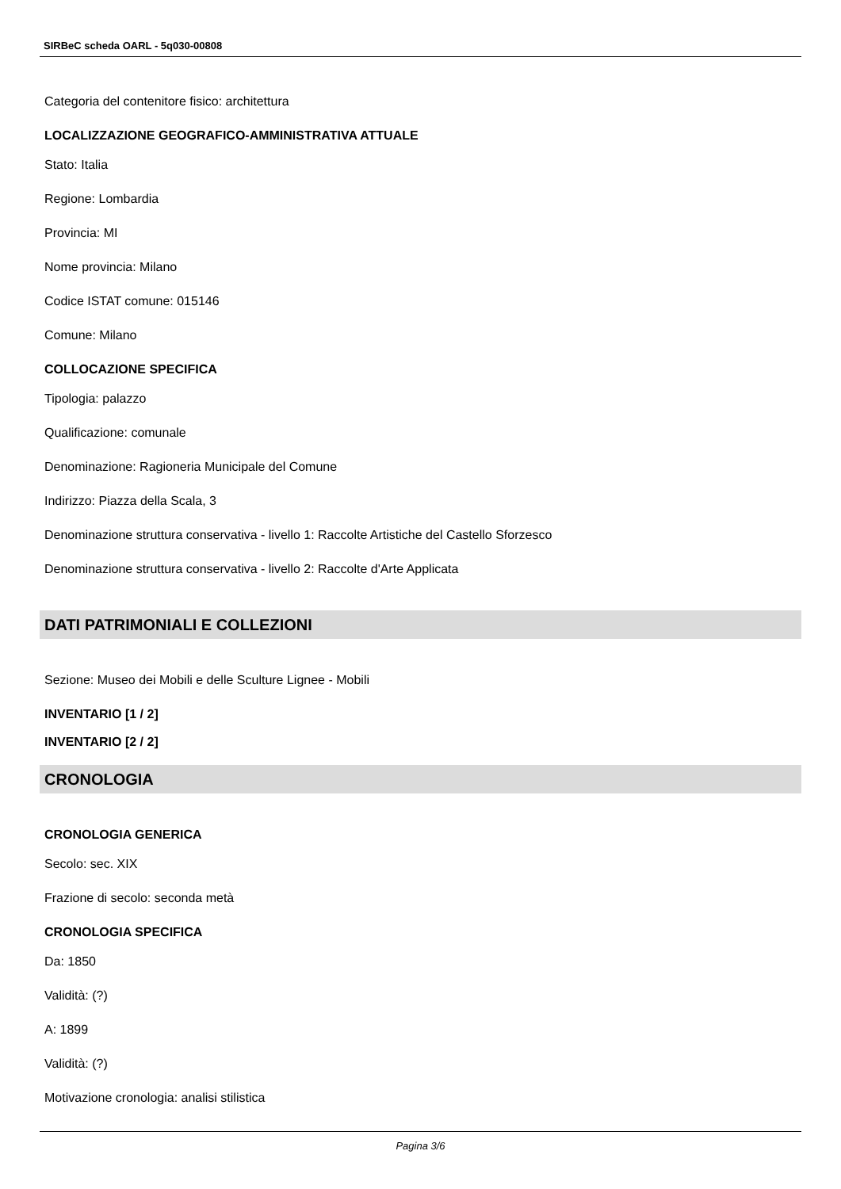SIRBeC scheda OARL - 5q030-00808
Categoria del contenitore fisico: architettura
LOCALIZZAZIONE GEOGRAFICO-AMMINISTRATIVA ATTUALE
Stato: Italia
Regione: Lombardia
Provincia: MI
Nome provincia: Milano
Codice ISTAT comune: 015146
Comune: Milano
COLLOCAZIONE SPECIFICA
Tipologia: palazzo
Qualificazione: comunale
Denominazione: Ragioneria Municipale del Comune
Indirizzo: Piazza della Scala, 3
Denominazione struttura conservativa - livello 1: Raccolte Artistiche del Castello Sforzesco
Denominazione struttura conservativa - livello 2: Raccolte d'Arte Applicata
DATI PATRIMONIALI E COLLEZIONI
Sezione: Museo dei Mobili e delle Sculture Lignee - Mobili
INVENTARIO [1 / 2]
INVENTARIO [2 / 2]
CRONOLOGIA
CRONOLOGIA GENERICA
Secolo: sec. XIX
Frazione di secolo: seconda metà
CRONOLOGIA SPECIFICA
Da: 1850
Validità: (?)
A: 1899
Validità: (?)
Motivazione cronologia: analisi stilistica
Pagina 3/6